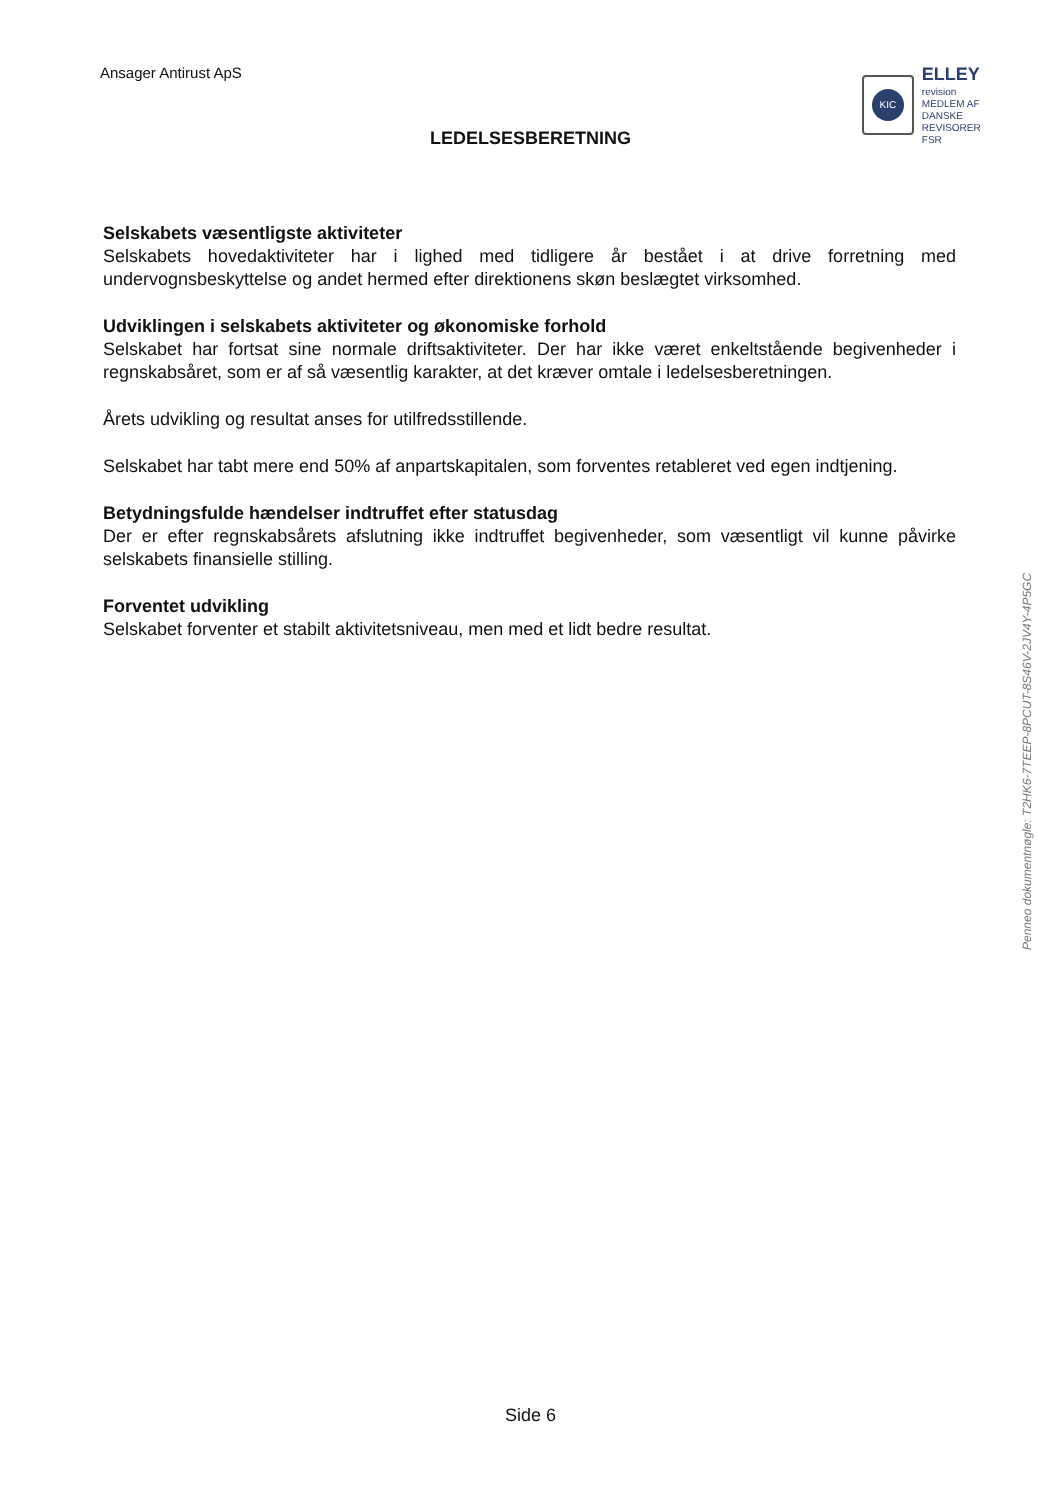Ansager Antirust ApS
KIC
ELLEY
revision
MEDLEM AF DANSKE REVISORER
FSR
LEDELSESBERETNING
Selskabets væsentligste aktiviteter
Selskabets hovedaktiviteter har i lighed med tidligere år bestået i at drive forretning med undervognsbeskyttelse og andet hermed efter direktionens skøn beslægtet virksomhed.
Udviklingen i selskabets aktiviteter og økonomiske forhold
Selskabet har fortsat sine normale driftsaktiviteter. Der har ikke været enkeltstående begivenheder i regnskabsåret, som er af så væsentlig karakter, at det kræver omtale i ledelsesberetningen.
Årets udvikling og resultat anses for utilfredsstillende.
Selskabet har tabt mere end 50% af anpartskapitalen, som forventes retableret ved egen indtjening.
Betydningsfulde hændelser indtruffet efter statusdag
Der er efter regnskabsårets afslutning ikke indtruffet begivenheder, som væsentligt vil kunne påvirke selskabets finansielle stilling.
Forventet udvikling
Selskabet forventer et stabilt aktivitetsniveau, men med et lidt bedre resultat.
Penneo dokumentnøgle: T2HK6-7TEEP-8PCUT-8S46V-2JV4Y-4P5GC
Side 6